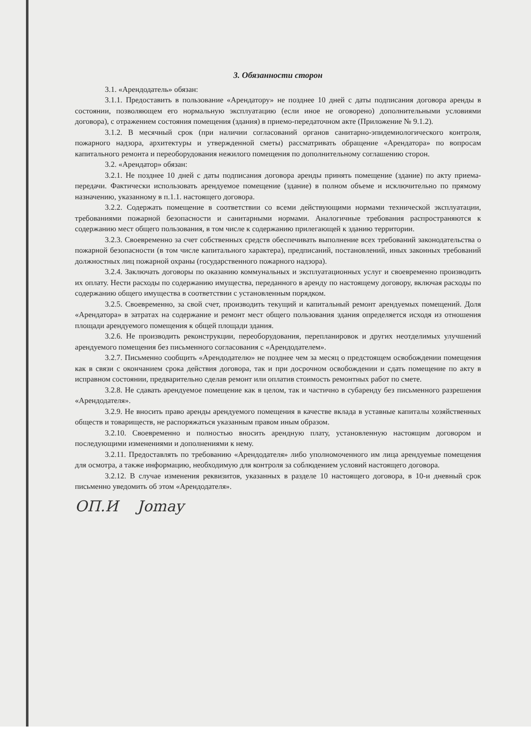3. Обязанности сторон
3.1. «Арендодатель» обязан:
3.1.1. Предоставить в пользование «Арендатору» не позднее 10 дней с даты подписания договора аренды в состоянии, позволяющем его нормальную эксплуатацию (если иное не оговорено) дополнительными условиями договора), с отражением состояния помещения (здания) в приемо-передаточном акте (Приложение № 9.1.2).
3.1.2. В месячный срок (при наличии согласований органов санитарно-эпидемиологического контроля, пожарного надзора, архитектуры и утвержденной сметы) рассматривать обращение «Арендатора» по вопросам капитального ремонта и переоборудования нежилого помещения по дополнительному соглашению сторон.
3.2. «Арендатор» обязан:
3.2.1. Не позднее 10 дней с даты подписания договора аренды принять помещение (здание) по акту приема-передачи. Фактически использовать арендуемое помещение (здание) в полном объеме и исключительно по прямому назначению, указанному в п.1.1. настоящего договора.
3.2.2. Содержать помещение в соответствии со всеми действующими нормами технической эксплуатации, требованиями пожарной безопасности и санитарными нормами. Аналогичные требования распространяются к содержанию мест общего пользования, в том числе к содержанию прилегающей к зданию территории.
3.2.3. Своевременно за счет собственных средств обеспечивать выполнение всех требований законодательства о пожарной безопасности (в том числе капитального характера), предписаний, постановлений, иных законных требований должностных лиц пожарной охраны (государственного пожарного надзора).
3.2.4. Заключать договоры по оказанию коммунальных и эксплуатационных услуг и своевременно производить их оплату. Нести расходы по содержанию имущества, переданного в аренду по настоящему договору, включая расходы по содержанию общего имущества в соответствии с установленным порядком.
3.2.5. Своевременно, за свой счет, производить текущий и капитальный ремонт арендуемых помещений. Доля «Арендатора» в затратах на содержание и ремонт мест общего пользования здания определяется исходя из отношения площади арендуемого помещения к общей площади здания.
3.2.6. Не производить реконструкции, переоборудования, перепланировок и других неотделимых улучшений арендуемого помещения без письменного согласования с «Арендодателем».
3.2.7. Письменно сообщить «Арендодателю» не позднее чем за месяц о предстоящем освобождении помещения как в связи с окончанием срока действия договора, так и при досрочном освобождении и сдать помещение по акту в исправном состоянии, предварительно сделав ремонт или оплатив стоимость ремонтных работ по смете.
3.2.8. Не сдавать арендуемое помещение как в целом, так и частично в субаренду без письменного разрешения «Арендодателя».
3.2.9. Не вносить право аренды арендуемого помещения в качестве вклада в уставные капиталы хозяйственных обществ и товариществ, не распоряжаться указанным правом иным образом.
3.2.10. Своевременно и полностью вносить арендную плату, установленную настоящим договором и последующими изменениями и дополнениями к нему.
3.2.11. Предоставлять по требованию «Арендодателя» либо уполномоченного им лица арендуемые помещения для осмотра, а также информацию, необходимую для контроля за соблюдением условий настоящего договора.
3.2.12. В случае изменения реквизитов, указанных в разделе 10 настоящего договора, в 10-и дневный срок письменно уведомить об этом «Арендодателя».
ОП.И Jomay